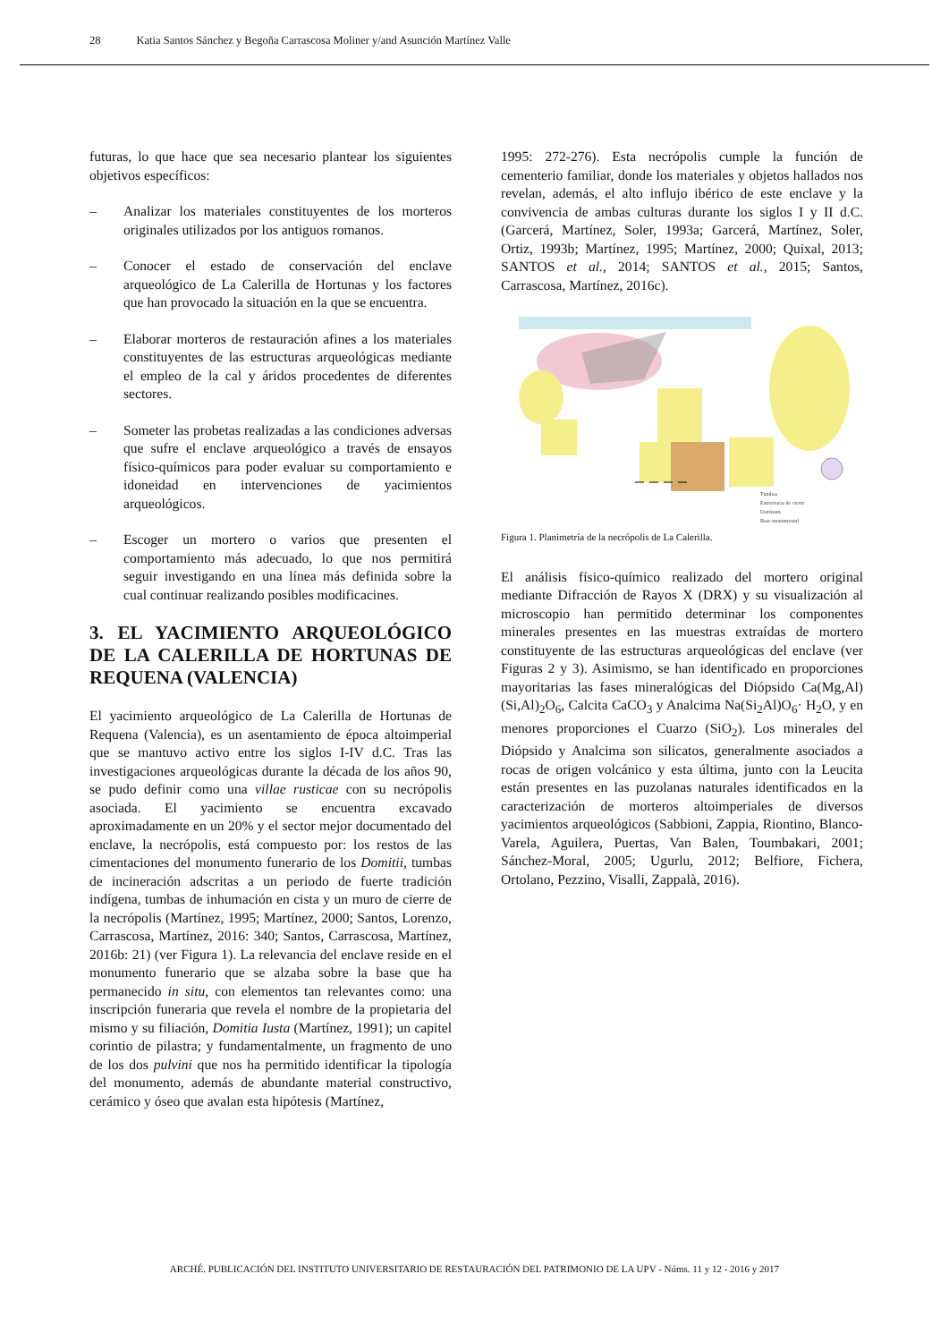28 Katia Santos Sánchez y Begoña Carrascosa Moliner y/and Asunción Martínez Valle
futuras, lo que hace que sea necesario plantear los siguientes objetivos específicos:
– Analizar los materiales constituyentes de los morteros originales utilizados por los antiguos romanos.
– Conocer el estado de conservación del enclave arqueológico de La Calerilla de Hortunas y los factores que han provocado la situación en la que se encuentra.
– Elaborar morteros de restauración afines a los materiales constituyentes de las estructuras arqueológicas mediante el empleo de la cal y áridos procedentes de diferentes sectores.
– Someter las probetas realizadas a las condiciones adversas que sufre el enclave arqueológico a través de ensayos físico-químicos para poder evaluar su comportamiento e idoneidad en intervenciones de yacimientos arqueológicos.
– Escoger un mortero o varios que presenten el comportamiento más adecuado, lo que nos permitirá seguir investigando en una línea más definida sobre la cual continuar realizando posibles modificacines.
3. EL YACIMIENTO ARQUEOLÓGICO DE LA CALERILLA DE HORTUNAS DE REQUENA (VALENCIA)
El yacimiento arqueológico de La Calerilla de Hortunas de Requena (Valencia), es un asentamiento de época altoimperial que se mantuvo activo entre los siglos I-IV d.C. Tras las investigaciones arqueológicas durante la década de los años 90, se pudo definir como una villae rusticae con su necrópolis asociada. El yacimiento se encuentra excavado aproximadamente en un 20% y el sector mejor documentado del enclave, la necrópolis, está compuesto por: los restos de las cimentaciones del monumento funerario de los Domitii, tumbas de incineración adscritas a un periodo de fuerte tradición indígena, tumbas de inhumación en cista y un muro de cierre de la necrópolis (Martínez, 1995; Martínez, 2000; Santos, Lorenzo, Carrascosa, Martínez, 2016: 340; Santos, Carrascosa, Martínez, 2016b: 21) (ver Figura 1). La relevancia del enclave reside en el monumento funerario que se alzaba sobre la base que ha permanecido in situ, con elementos tan relevantes como: una inscripción funeraria que revela el nombre de la propietaria del mismo y su filiación, Domitia Iusta (Martínez, 1991); un capitel corintio de pilastra; y fundamentalmente, un fragmento de uno de los dos pulvini que nos ha permitido identificar la tipología del monumento, además de abundante material constructivo, cerámico y óseo que avalan esta hipótesis (Martínez,
1995: 272-276). Esta necrópolis cumple la función de cementerio familiar, donde los materiales y objetos hallados nos revelan, además, el alto influjo ibérico de este enclave y la convivencia de ambas culturas durante los siglos I y II d.C. (Garcerá, Martínez, Soler, 1993a; Garcerá, Martínez, Soler, Ortiz, 1993b; Martínez, 1995; Martínez, 2000; Quixal, 2013; SANTOS et al., 2014; SANTOS et al., 2015; Santos, Carrascosa, Martínez, 2016c).
Tumbas
Estructuras de cierre
Ustrinum
Base monumental
Figura 1. Planimetría de la necrópolis de La Calerilla.
El análisis físico-químico realizado del mortero original mediante Difracción de Rayos X (DRX) y su visualización al microscopio han permitido determinar los componentes minerales presentes en las muestras extraídas de mortero constituyente de las estructuras arqueológicas del enclave (ver Figuras 2 y 3). Asimismo, se han identificado en proporciones mayoritarias las fases mineralógicas del Diópsido Ca(Mg,Al)(Si,Al)<sub>2</sub>O<sub>6</sub>, Calcita CaCO<sub>3</sub> y Analcima Na(Si<sub>2</sub>Al)O<sub>6</sub>· H<sub>2</sub>O, y en menores proporciones el Cuarzo (SiO<sub>2</sub>). Los minerales del Diópsido y Analcima son silicatos, generalmente asociados a rocas de origen volcánico y esta última, junto con la Leucita están presentes en las puzolanas naturales identificados en la caracterización de morteros altoimperiales de diversos yacimientos arqueológicos (Sabbioni, Zappia, Riontino, Blanco-Varela, Aguilera, Puertas, Van Balen, Toumbakari, 2001; Sánchez-Moral, 2005; Ugurlu, 2012; Belfiore, Fichera, Ortolano, Pezzino, Visalli, Zappalà, 2016).
ARCHÉ. PUBLICACIÓN DEL INSTITUTO UNIVERSITARIO DE RESTAURACIÓN DEL PATRIMONIO DE LA UPV - Núms. 11 y 12 - 2016 y 2017